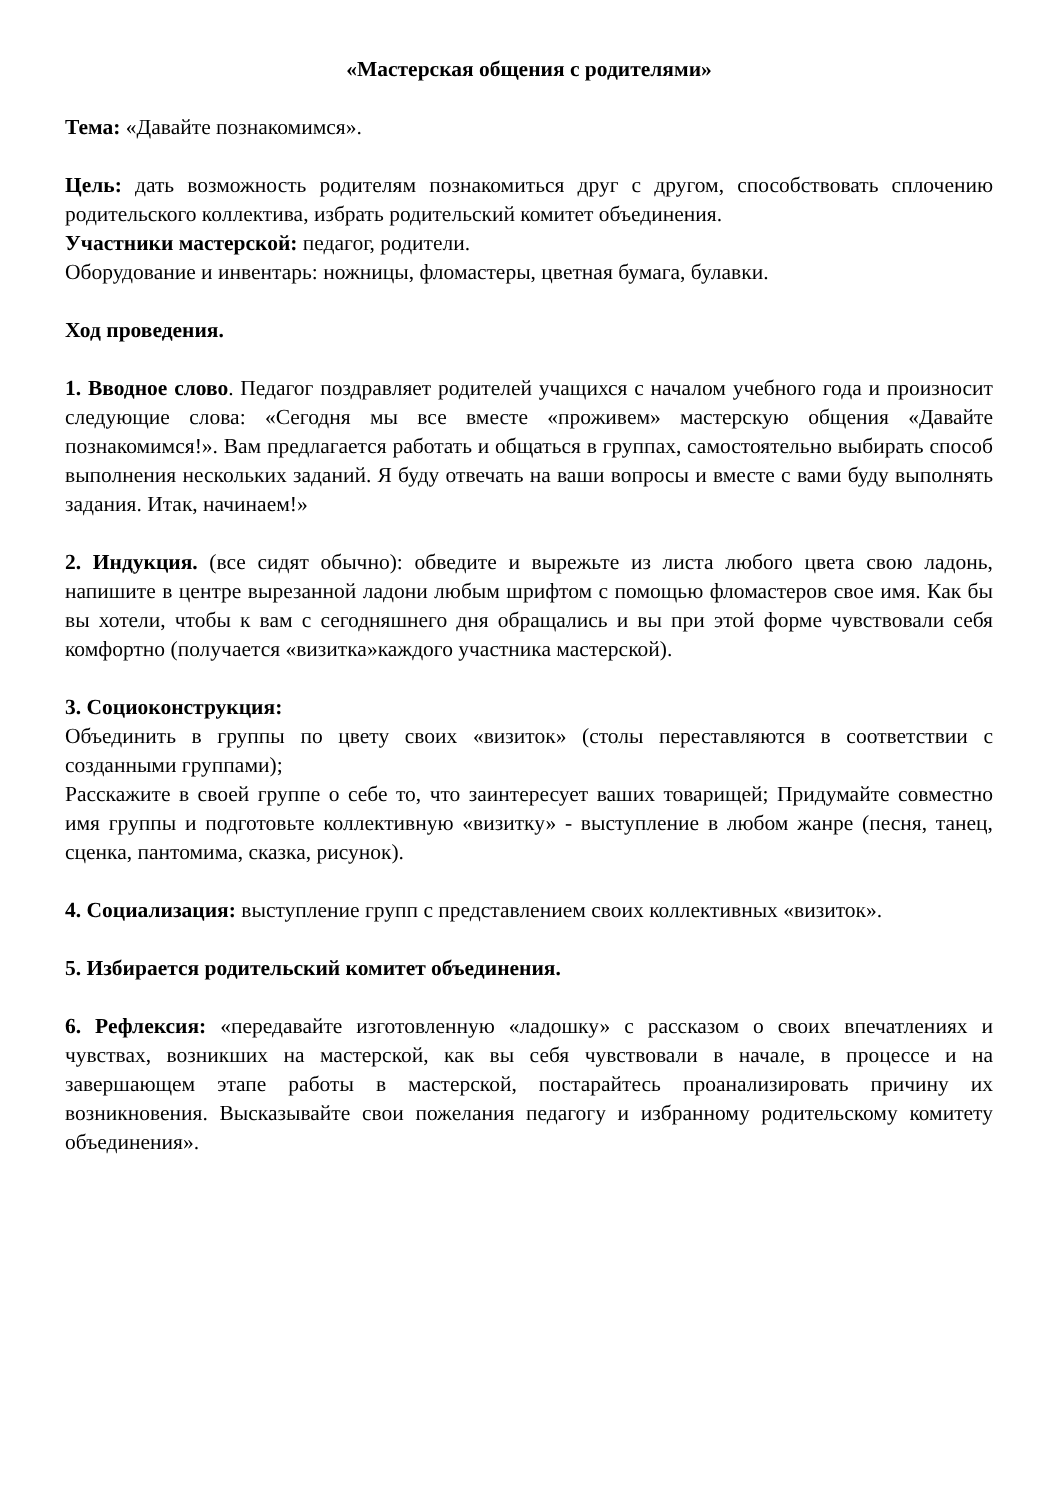«Мастерская общения с родителями»
Тема: «Давайте познакомимся».
Цель: дать возможность родителям познакомиться друг с другом, способствовать сплочению родительского коллектива, избрать родительский комитет объединения.
Участники мастерской: педагог, родители.
Оборудование и инвентарь: ножницы, фломастеры, цветная бумага, булавки.
Ход проведения.
1. Вводное слово. Педагог поздравляет родителей учащихся с началом учебного года и произносит следующие слова: «Сегодня мы все вместе «проживем» мастерскую общения «Давайте познакомимся!». Вам предлагается работать и общаться в группах, самостоятельно выбирать способ выполнения нескольких заданий. Я буду отвечать на ваши вопросы и вместе с вами буду выполнять задания. Итак, начинаем!»
2. Индукция. (все сидят обычно): обведите и вырежьте из листа любого цвета свою ладонь, напишите в центре вырезанной ладони любым шрифтом с помощью фломастеров свое имя. Как бы вы хотели, чтобы к вам с сегодняшнего дня обращались и вы при этой форме чувствовали себя комфортно (получается «визитка»каждого участника мастерской).
3. Социоконструкция:
Объединить в группы по цвету своих «визиток» (столы переставляются в соответствии с созданными группами);
Расскажите в своей группе о себе то, что заинтересует ваших товарищей; Придумайте совместно имя группы и подготовьте коллективную «визитку» - выступление в любом жанре (песня, танец, сценка, пантомима, сказка, рисунок).
4. Социализация: выступление групп с представлением своих коллективных «визиток».
5. Избирается родительский комитет объединения.
6. Рефлексия: «передавайте изготовленную «ладошку» с рассказом о своих впечатлениях и чувствах, возникших на мастерской, как вы себя чувствовали в начале, в процессе и на завершающем этапе работы в мастерской, постарайтесь проанализировать причину их возникновения. Высказывайте свои пожелания педагогу и избранному родительскому комитету объединения».